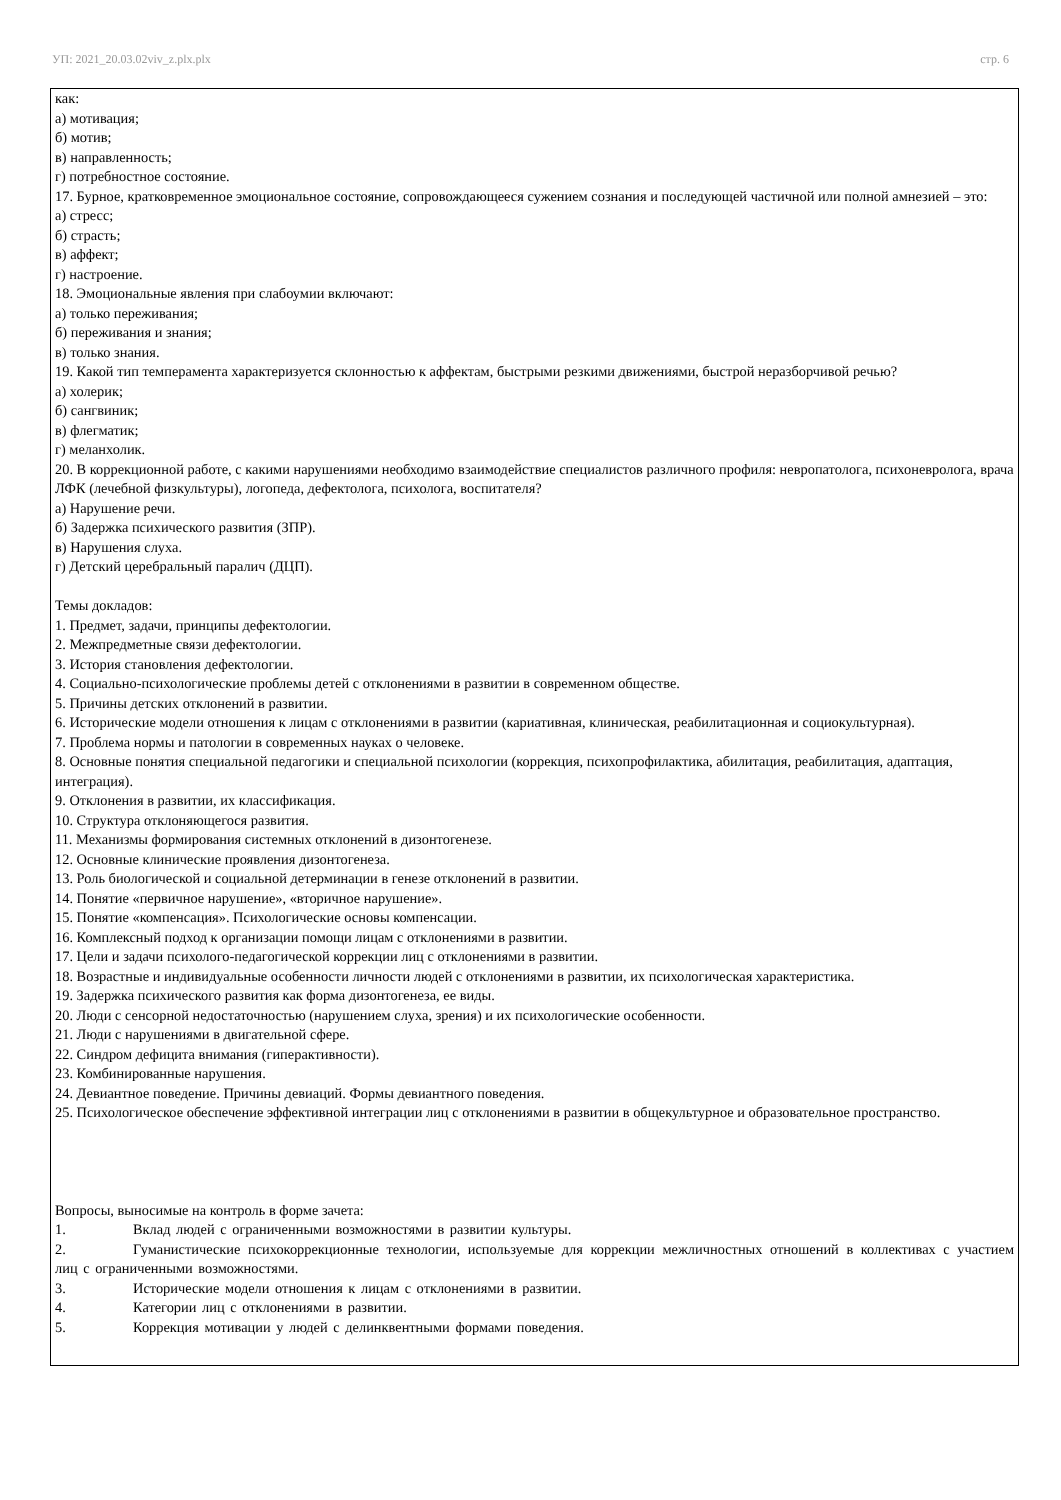УП: 2021_20.03.02viv_z.plx.plx стр. 6
как:
а) мотивация;
б) мотив;
в) направленность;
г) потребностное состояние.
17. Бурное, кратковременное эмоциональное состояние, сопровождающееся сужением сознания и последующей частичной или полной амнезией – это:
а) стресс;
б) страсть;
в) аффект;
г) настроение.
18. Эмоциональные явления при слабоумии включают:
а) только переживания;
б) переживания и знания;
в) только знания.
19. Какой тип темперамента характеризуется склонностью к аффектам, быстрыми резкими движениями, быстрой неразборчивой речью?
а) холерик;
б) сангвиник;
в) флегматик;
г) меланхолик.
20. В коррекционной работе, с какими нарушениями необходимо взаимодействие специалистов различного профиля: невропатолога, психоневролога, врача ЛФК (лечебной физкультуры), логопеда, дефектолога, психолога, воспитателя?
а) Нарушение речи.
б) Задержка психического развития (ЗПР).
в) Нарушения слуха.
г) Детский церебральный паралич (ДЦП).
Темы докладов:
1. Предмет, задачи, принципы дефектологии.
2. Межпредметные связи дефектологии.
3. История становления дефектологии.
4. Социально-психологические проблемы детей с отклонениями в развитии в современном обществе.
5. Причины детских отклонений в развитии.
6. Исторические модели отношения к лицам с отклонениями в развитии (кариативная, клиническая, реабилитационная и социокультурная).
7. Проблема нормы и патологии в современных науках о человеке.
8. Основные понятия специальной педагогики и специальной психологии (коррекция, психопрофилактика, абилитация, реабилитация, адаптация, интеграция).
9. Отклонения в развитии, их классификация.
10. Структура отклоняющегося развития.
11. Механизмы формирования системных отклонений в дизонтогенезе.
12. Основные клинические проявления дизонтогенеза.
13. Роль биологической и социальной детерминации в генезе отклонений в развитии.
14. Понятие «первичное нарушение», «вторичное нарушение».
15. Понятие «компенсация». Психологические основы компенсации.
16. Комплексный подход к организации помощи лицам с отклонениями в развитии.
17. Цели и задачи психолого-педагогической коррекции лиц с отклонениями в развитии.
18. Возрастные и индивидуальные особенности личности людей с отклонениями в развитии, их психологическая характеристика.
19. Задержка психического развития как форма дизонтогенеза, ее виды.
20. Люди с сенсорной недостаточностью (нарушением слуха, зрения) и их психологические особенности.
21. Люди с нарушениями в двигательной сфере.
22. Синдром дефицита внимания (гиперактивности).
23. Комбинированные нарушения.
24. Девиантное поведение. Причины девиаций. Формы девиантного поведения.
25. Психологическое обеспечение эффективной интеграции лиц с отклонениями в развитии в общекультурное и образовательное пространство.
Вопросы, выносимые на контроль в форме зачета:
1. Вклад людей с ограниченными возможностями в развитии культуры.
2. Гуманистические психокоррекционные технологии, используемые для коррекции межличностных отношений в коллективах с участием лиц с ограниченными возможностями.
3. Исторические модели отношения к лицам с отклонениями в развитии.
4. Категории лиц с отклонениями в развитии.
5. Коррекция мотивации у людей с делинквентными формами поведения.